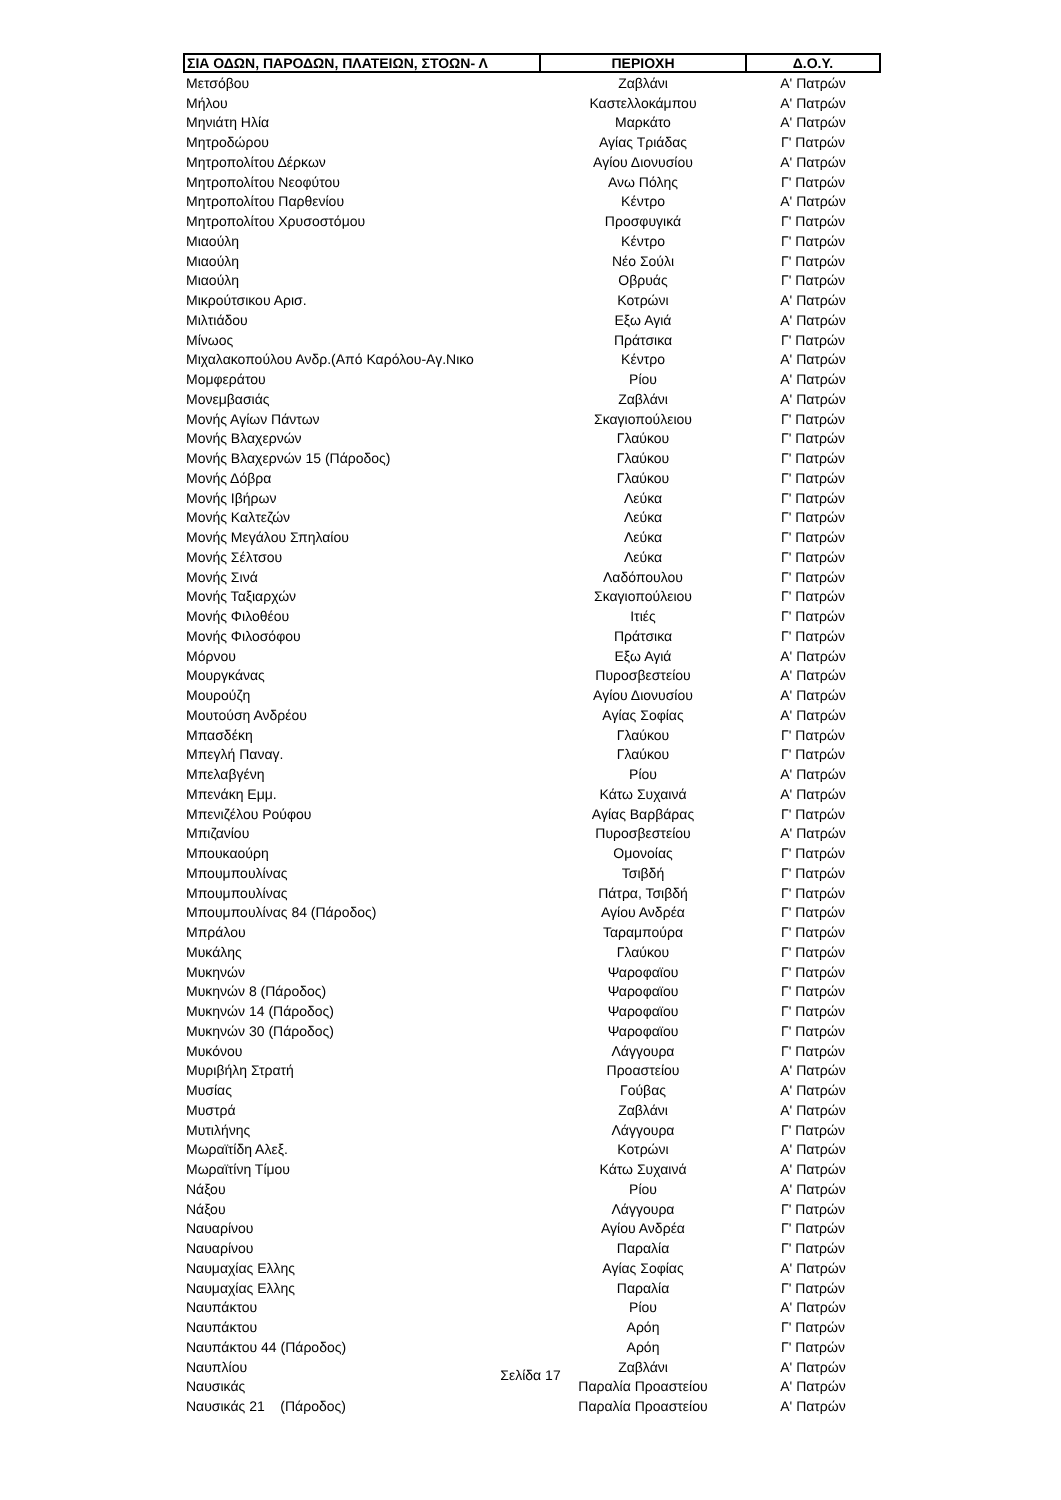| ΣΙΑ ΟΔΩΝ, ΠΑΡΟΔΩΝ, ΠΛΑΤΕΙΩΝ, ΣΤΟΩΝ- Λ | ΠΕΡΙΟΧΗ | Δ.Ο.Υ. |
| --- | --- | --- |
| Μετσόβου | Ζαβλάνι | Α' Πατρών |
| Μήλου | Καστελλοκάμπου | Α' Πατρών |
| Μηνιάτη Ηλία | Μαρκάτο | Α' Πατρών |
| Μητροδώρου | Αγίας Τριάδας | Γ' Πατρών |
| Μητροπολίτου Δέρκων | Αγίου Διονυσίου | Α' Πατρών |
| Μητροπολίτου Νεοφύτου | Ανω Πόλης | Γ' Πατρών |
| Μητροπολίτου Παρθενίου | Κέντρο | Α' Πατρών |
| Μητροπολίτου Χρυσοστόμου | Προσφυγικά | Γ' Πατρών |
| Μιαούλη | Κέντρο | Γ' Πατρών |
| Μιαούλη | Νέο Σούλι | Γ' Πατρών |
| Μιαούλη | Οβρυάς | Γ' Πατρών |
| Μικρούτσικου Αρισ. | Κοτρώνι | Α' Πατρών |
| Μιλτιάδου | Εξω Αγιά | Α' Πατρών |
| Μίνωος | Πράτσικα | Γ' Πατρών |
| Μιχαλακοπούλου Ανδρ.(Από Καρόλου-Αγ.Νικο | Κέντρο | Α' Πατρών |
| Μομφεράτου | Ρίου | Α' Πατρών |
| Μονεμβασιάς | Ζαβλάνι | Α' Πατρών |
| Μονής Αγίων Πάντων | Σκαγιοπούλειου | Γ' Πατρών |
| Μονής Βλαχερνών | Γλαύκου | Γ' Πατρών |
| Μονής Βλαχερνών 15 (Πάροδος) | Γλαύκου | Γ' Πατρών |
| Μονής Δόβρα | Γλαύκου | Γ' Πατρών |
| Μονής Ιβήρων | Λεύκα | Γ' Πατρών |
| Μονής Καλτεζών | Λεύκα | Γ' Πατρών |
| Μονής Μεγάλου Σπηλαίου | Λεύκα | Γ' Πατρών |
| Μονής Σέλτσου | Λεύκα | Γ' Πατρών |
| Μονής Σινά | Λαδόπουλου | Γ' Πατρών |
| Μονής Ταξιαρχών | Σκαγιοπούλειου | Γ' Πατρών |
| Μονής Φιλοθέου | Ιτιές | Γ' Πατρών |
| Μονής Φιλοσόφου | Πράτσικα | Γ' Πατρών |
| Μόρνου | Εξω Αγιά | Α' Πατρών |
| Μουργκάνας | Πυροσβεστείου | Α' Πατρών |
| Μουρούζη | Αγίου Διονυσίου | Α' Πατρών |
| Μουτούση Ανδρέου | Αγίας Σοφίας | Α' Πατρών |
| Μπασδέκη | Γλαύκου | Γ' Πατρών |
| Μπεγλή Παναγ. | Γλαύκου | Γ' Πατρών |
| Μπελαβγένη | Ρίου | Α' Πατρών |
| Μπενάκη Εμμ. | Κάτω Συχαινά | Α' Πατρών |
| Μπενιζέλου Ρούφου | Αγίας Βαρβάρας | Γ' Πατρών |
| Μπιζανίου | Πυροσβεστείου | Α' Πατρών |
| Μπουκαούρη | Ομονοίας | Γ' Πατρών |
| Μπουμπουλίνας | Τσιβδή | Γ' Πατρών |
| Μπουμπουλίνας | Πάτρα, Τσιβδή | Γ' Πατρών |
| Μπουμπουλίνας 84 (Πάροδος) | Αγίου Ανδρέα | Γ' Πατρών |
| Μπράλου | Ταραμπούρα | Γ' Πατρών |
| Μυκάλης | Γλαύκου | Γ' Πατρών |
| Μυκηνών | Ψαροφαϊου | Γ' Πατρών |
| Μυκηνών 8 (Πάροδος) | Ψαροφαϊου | Γ' Πατρών |
| Μυκηνών 14 (Πάροδος) | Ψαροφαϊου | Γ' Πατρών |
| Μυκηνών 30 (Πάροδος) | Ψαροφαϊου | Γ' Πατρών |
| Μυκόνου | Λάγγουρα | Γ' Πατρών |
| Μυριβήλη Στρατή | Προαστείου | Α' Πατρών |
| Μυσίας | Γούβας | Α' Πατρών |
| Μυστρά | Ζαβλάνι | Α' Πατρών |
| Μυτιλήνης | Λάγγουρα | Γ' Πατρών |
| Μωραϊτίδη Αλεξ. | Κοτρώνι | Α' Πατρών |
| Μωραϊτίνη Τίμου | Κάτω Συχαινά | Α' Πατρών |
| Νάξου | Ρίου | Α' Πατρών |
| Νάξου | Λάγγουρα | Γ' Πατρών |
| Ναυαρίνου | Αγίου Ανδρέα | Γ' Πατρών |
| Ναυαρίνου | Παραλία | Γ' Πατρών |
| Ναυμαχίας Ελλης | Αγίας Σοφίας | Α' Πατρών |
| Ναυμαχίας Ελλης | Παραλία | Γ' Πατρών |
| Ναυπάκτου | Ρίου | Α' Πατρών |
| Ναυπάκτου | Αρόη | Γ' Πατρών |
| Ναυπάκτου 44 (Πάροδος) | Αρόη | Γ' Πατρών |
| Ναυπλίου | Ζαβλάνι | Α' Πατρών |
| Ναυσικάς | Παραλία Προαστείου | Α' Πατρών |
| Ναυσικάς 21 (Πάροδος) | Παραλία Προαστείου | Α' Πατρών |
Σελίδα 17